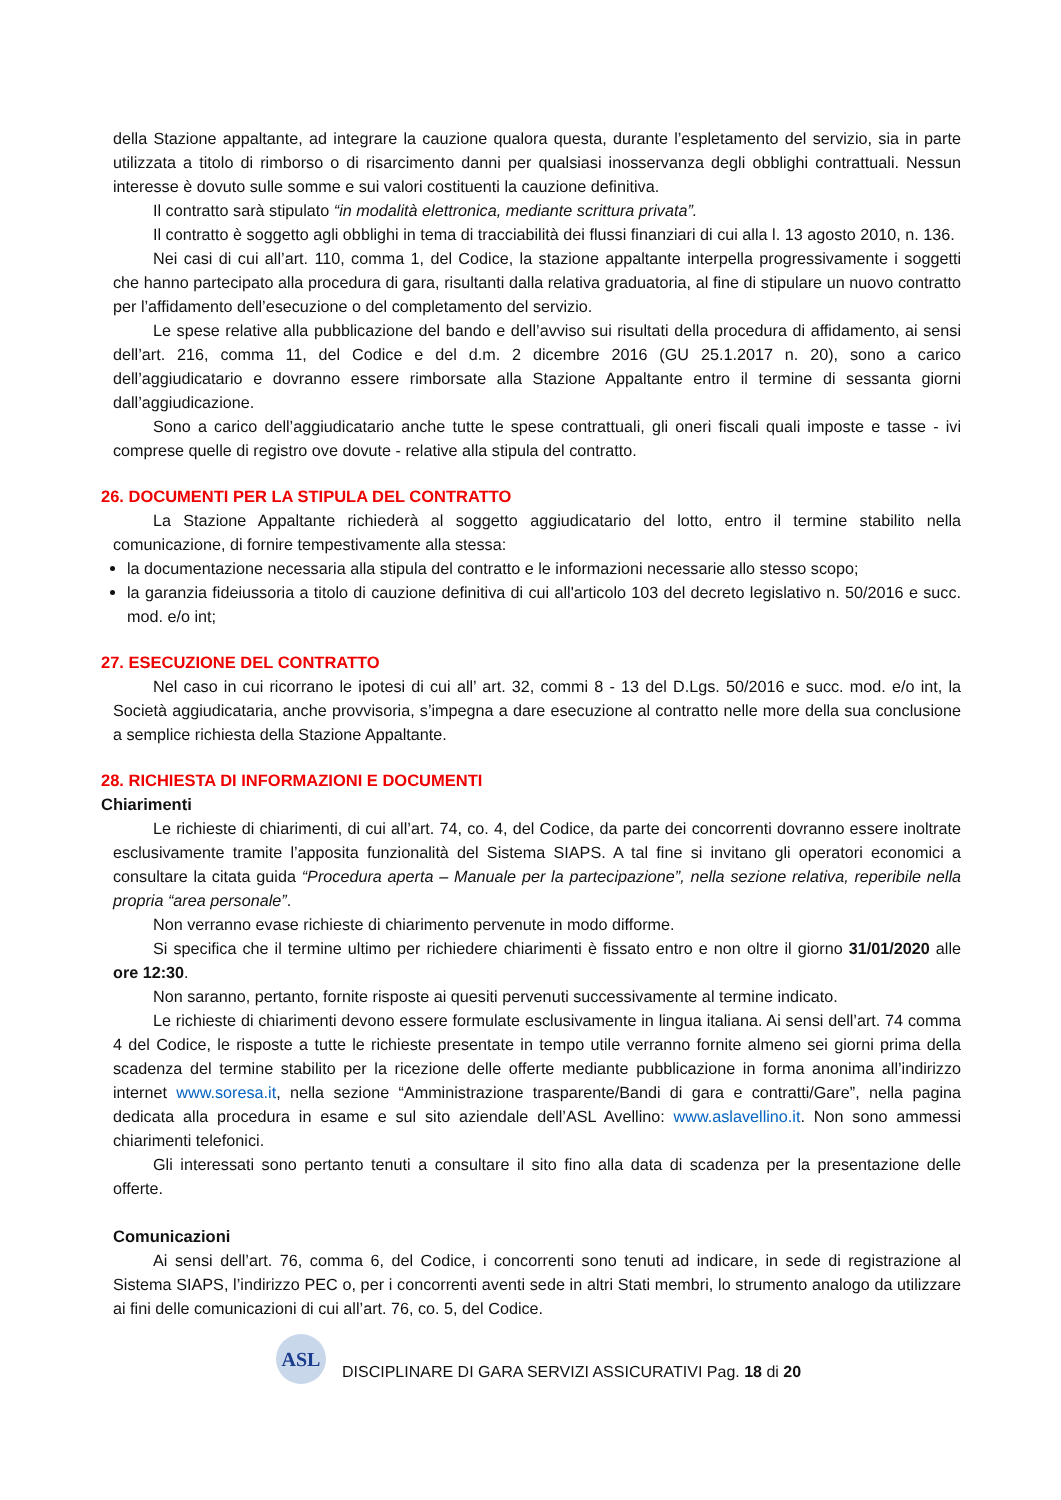della Stazione appaltante, ad integrare la cauzione qualora questa, durante l’espletamento del servizio, sia in parte utilizzata a titolo di rimborso o di risarcimento danni per qualsiasi inosservanza degli obblighi contrattuali. Nessun interesse è dovuto sulle somme e sui valori costituenti la cauzione definitiva.
Il contratto sarà stipulato “in modalità elettronica, mediante scrittura privata”.
Il contratto è soggetto agli obblighi in tema di tracciabilità dei flussi finanziari di cui alla l. 13 agosto 2010, n. 136.
Nei casi di cui all’art. 110, comma 1, del Codice, la stazione appaltante interpella progressivamente i soggetti che hanno partecipato alla procedura di gara, risultanti dalla relativa graduatoria, al fine di stipulare un nuovo contratto per l’affidamento dell’esecuzione o del completamento del servizio.
Le spese relative alla pubblicazione del bando e dell’avviso sui risultati della procedura di affidamento, ai sensi dell’art. 216, comma 11, del Codice e del d.m. 2 dicembre 2016 (GU 25.1.2017 n. 20), sono a carico dell’aggiudicatario e dovranno essere rimborsate alla Stazione Appaltante entro il termine di sessanta giorni dall’aggiudicazione.
Sono a carico dell’aggiudicatario anche tutte le spese contrattuali, gli oneri fiscali quali imposte e tasse - ivi comprese quelle di registro ove dovute - relative alla stipula del contratto.
26. DOCUMENTI PER LA STIPULA DEL CONTRATTO
La Stazione Appaltante richiederà al soggetto aggiudicatario del lotto, entro il termine stabilito nella comunicazione, di fornire tempestivamente alla stessa:
la documentazione necessaria alla stipula del contratto e le informazioni necessarie allo stesso scopo;
la garanzia fideiussoria a titolo di cauzione definitiva di cui all'articolo 103 del decreto legislativo n. 50/2016 e succ. mod. e/o int;
27. ESECUZIONE DEL CONTRATTO
Nel caso in cui ricorrano le ipotesi di cui all’ art. 32, commi 8 - 13 del D.Lgs. 50/2016 e succ. mod. e/o int, la Società aggiudicataria, anche provvisoria, s’impegna a dare esecuzione al contratto nelle more della sua conclusione a semplice richiesta della Stazione Appaltante.
28. RICHIESTA DI INFORMAZIONI E DOCUMENTI
Chiarimenti
Le richieste di chiarimenti, di cui all’art. 74, co. 4, del Codice, da parte dei concorrenti dovranno essere inoltrate esclusivamente tramite l’apposita funzionalità del Sistema SIAPS. A tal fine si invitano gli operatori economici a consultare la citata guida “Procedura aperta – Manuale per la partecipazione”, nella sezione relativa, reperibile nella propria “area personale”.
Non verranno evase richieste di chiarimento pervenute in modo difforme.
Si specifica che il termine ultimo per richiedere chiarimenti è fissato entro e non oltre il giorno 31/01/2020 alle ore 12:30.
Non saranno, pertanto, fornite risposte ai quesiti pervenuti successivamente al termine indicato.
Le richieste di chiarimenti devono essere formulate esclusivamente in lingua italiana. Ai sensi dell’art. 74 comma 4 del Codice, le risposte a tutte le richieste presentate in tempo utile verranno fornite almeno sei giorni prima della scadenza del termine stabilito per la ricezione delle offerte mediante pubblicazione in forma anonima all’indirizzo internet www.soresa.it, nella sezione “Amministrazione trasparente/Bandi di gara e contratti/Gare”, nella pagina dedicata alla procedura in esame e sul sito aziendale dell’ASL Avellino: www.aslavellino.it. Non sono ammessi chiarimenti telefonici.
Gli interessati sono pertanto tenuti a consultare il sito fino alla data di scadenza per la presentazione delle offerte.
Comunicazioni
Ai sensi dell’art. 76, comma 6, del Codice, i concorrenti sono tenuti ad indicare, in sede di registrazione al Sistema SIAPS, l’indirizzo PEC o, per i concorrenti aventi sede in altri Stati membri, lo strumento analogo da utilizzare ai fini delle comunicazioni di cui all’art. 76, co. 5, del Codice.
ASL
DISCIPLINARE DI GARA SERVIZI ASSICURATIVI Pag. 18 di 20